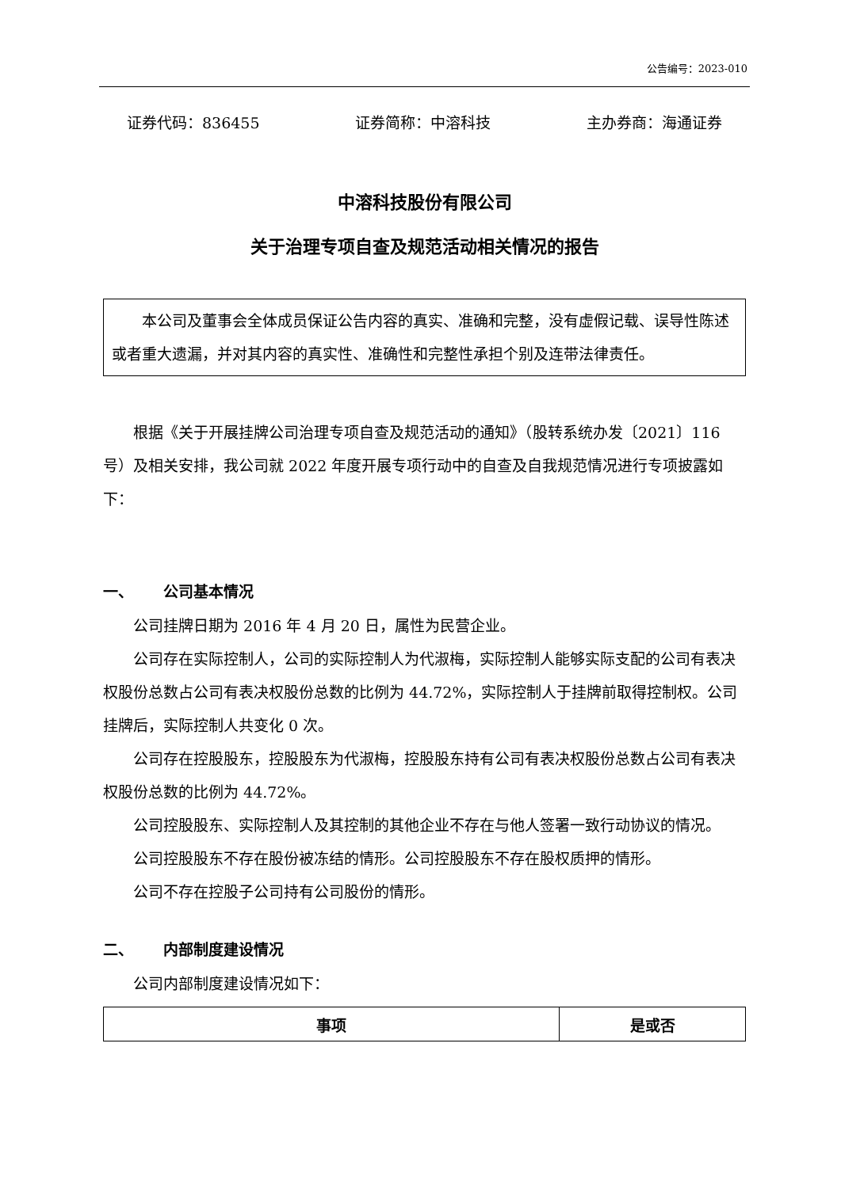公告编号：2023-010
证券代码：836455 证券简称：中溶科技 主办券商：海通证券
中溶科技股份有限公司
关于治理专项自查及规范活动相关情况的报告
本公司及董事会全体成员保证公告内容的真实、准确和完整，没有虚假记载、误导性陈述或者重大遗漏，并对其内容的真实性、准确性和完整性承担个别及连带法律责任。
根据《关于开展挂牌公司治理专项自查及规范活动的通知》（股转系统办发〔2021〕116 号）及相关安排，我公司就 2022 年度开展专项行动中的自查及自我规范情况进行专项披露如下：
一、 公司基本情况
公司挂牌日期为 2016 年 4 月 20 日，属性为民营企业。
公司存在实际控制人，公司的实际控制人为代淑梅，实际控制人能够实际支配的公司有表决权股份总数占公司有表决权股份总数的比例为 44.72%，实际控制人于挂牌前取得控制权。公司挂牌后，实际控制人共变化 0 次。
公司存在控股股东，控股股东为代淑梅，控股股东持有公司有表决权股份总数占公司有表决权股份总数的比例为 44.72%。
公司控股股东、实际控制人及其控制的其他企业不存在与他人签署一致行动协议的情况。
公司控股股东不存在股份被冻结的情形。公司控股股东不存在股权质押的情形。
公司不存在控股子公司持有公司股份的情形。
二、 内部制度建设情况
公司内部制度建设情况如下：
| 事项 | 是或否 |
| --- | --- |